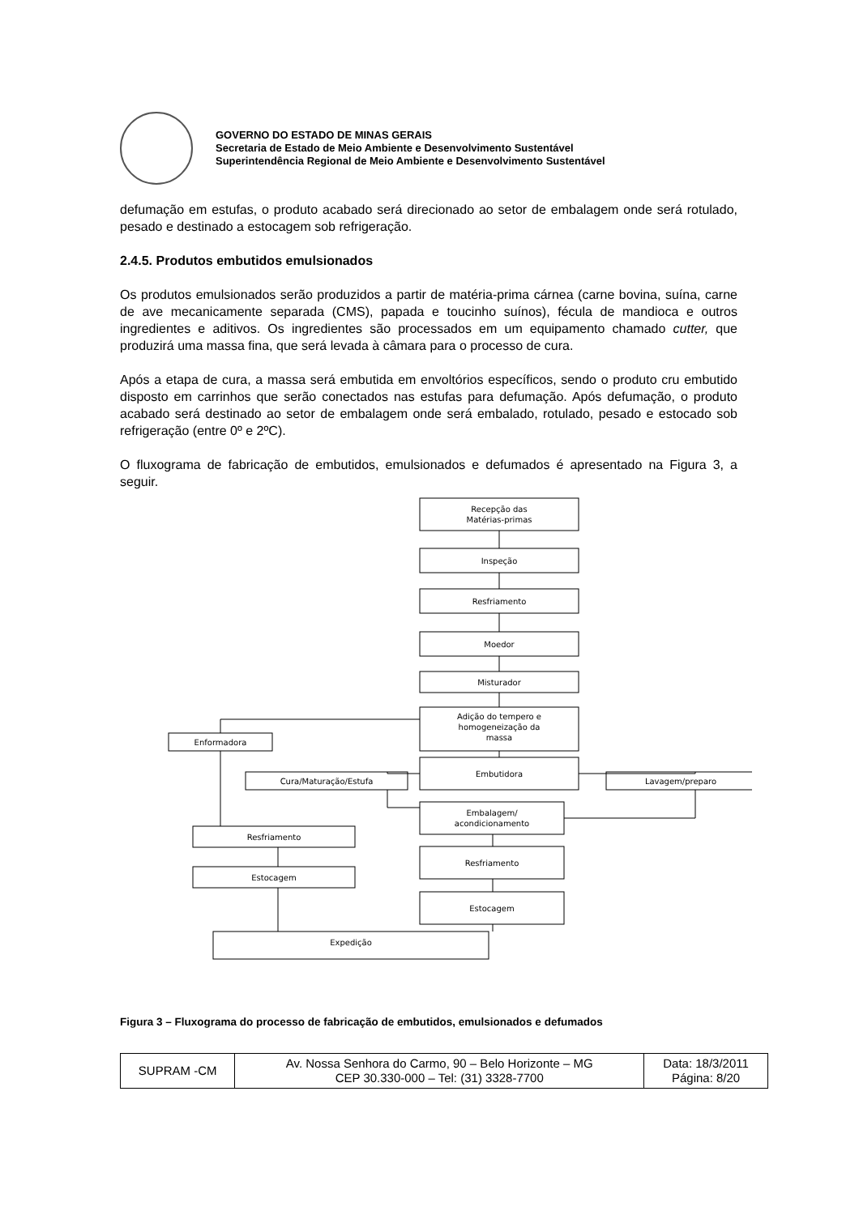GOVERNO DO ESTADO DE MINAS GERAIS
Secretaria de Estado de Meio Ambiente e Desenvolvimento Sustentável
Superintendência Regional de Meio Ambiente e Desenvolvimento Sustentável
defumação em estufas, o produto acabado será direcionado ao setor de embalagem onde será rotulado, pesado e destinado a estocagem sob refrigeração.
2.4.5. Produtos embutidos emulsionados
Os produtos emulsionados serão produzidos a partir de matéria-prima cárnea (carne bovina, suína, carne de ave mecanicamente separada (CMS), papada e toucinho suínos), fécula de mandioca e outros ingredientes e aditivos. Os ingredientes são processados em um equipamento chamado cutter, que produzirá uma massa fina, que será levada à câmara para o processo de cura.
Após a etapa de cura, a massa será embutida em envoltórios específicos, sendo o produto cru embutido disposto em carrinhos que serão conectados nas estufas para defumação. Após defumação, o produto acabado será destinado ao setor de embalagem onde será embalado, rotulado, pesado e estocado sob refrigeração (entre 0º e 2ºC).
O fluxograma de fabricação de embutidos, emulsionados e defumados é apresentado na Figura 3, a seguir.
Recepção das
Matérias-primas
Inspeção
Resfriamento
Moedor
Misturador
Adição do tempero e
homogeneização da
massa
Enformadora
Embutidora
Cura/Maturação/Estufa
Lavagem/preparo
Embalagem/
acondicionamento
Resfriamento
Resfriamento
Estocagem
Estocagem
Expedição
Figura 3 – Fluxograma do processo de fabricação de embutidos, emulsionados e defumados
| SUPRAM -CM | Av. Nossa Senhora do Carmo, 90 – Belo Horizonte – MG CEP 30.330-000 – Tel: (31) 3328-7700 | Data: 18/3/2011 Página: 8/20 |